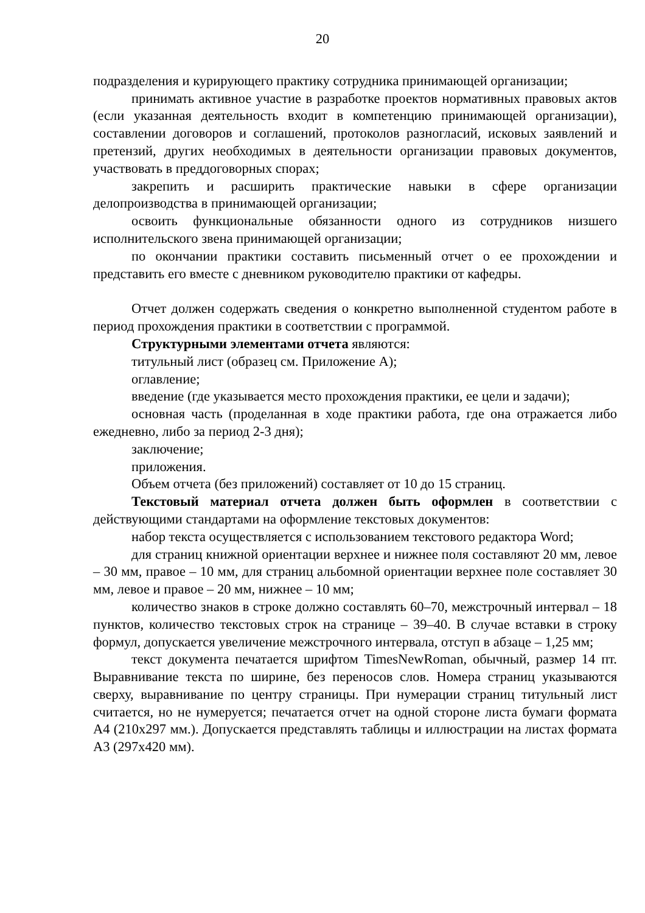20
подразделения и курирующего практику сотрудника принимающей организации;
принимать активное участие в разработке проектов нормативных правовых актов (если указанная деятельность входит в компетенцию принимающей организации), составлении договоров и соглашений, протоколов разногласий, исковых заявлений и претензий, других необходимых в деятельности организации правовых документов, участвовать в преддоговорных спорах;
закрепить и расширить практические навыки в сфере организации делопроизводства в принимающей организации;
освоить функциональные обязанности одного из сотрудников низшего исполнительского звена принимающей организации;
по окончании практики составить письменный отчет о ее прохождении и представить его вместе с дневником руководителю практики от кафедры.
Отчет должен содержать сведения о конкретно выполненной студентом работе в период прохождения практики в соответствии с программой.
Структурными элементами отчета являются:
титульный лист (образец см. Приложение А);
оглавление;
введение (где указывается место прохождения практики, ее цели и задачи);
основная часть (проделанная в ходе практики работа, где она отражается либо ежедневно, либо за период 2-3 дня);
заключение;
приложения.
Объем отчета (без приложений) составляет от 10 до 15 страниц.
Текстовый материал отчета должен быть оформлен в соответствии с действующими стандартами на оформление текстовых документов:
набор текста осуществляется с использованием текстового редактора Word;
для страниц книжной ориентации верхнее и нижнее поля составляют 20 мм, левое – 30 мм, правое – 10 мм, для страниц альбомной ориентации верхнее поле составляет 30 мм, левое и правое – 20 мм, нижнее – 10 мм;
количество знаков в строке должно составлять 60–70, межстрочный интервал – 18 пунктов, количество текстовых строк на странице – 39–40. В случае вставки в строку формул, допускается увеличение межстрочного интервала, отступ в абзаце – 1,25 мм;
текст документа печатается шрифтом TimesNewRoman, обычный, размер 14 пт. Выравнивание текста по ширине, без переносов слов. Номера страниц указываются сверху, выравнивание по центру страницы. При нумерации страниц титульный лист считается, но не нумеруется; печатается отчет на одной стороне листа бумаги формата А4 (210x297 мм.). Допускается представлять таблицы и иллюстрации на листах формата А3 (297x420 мм).